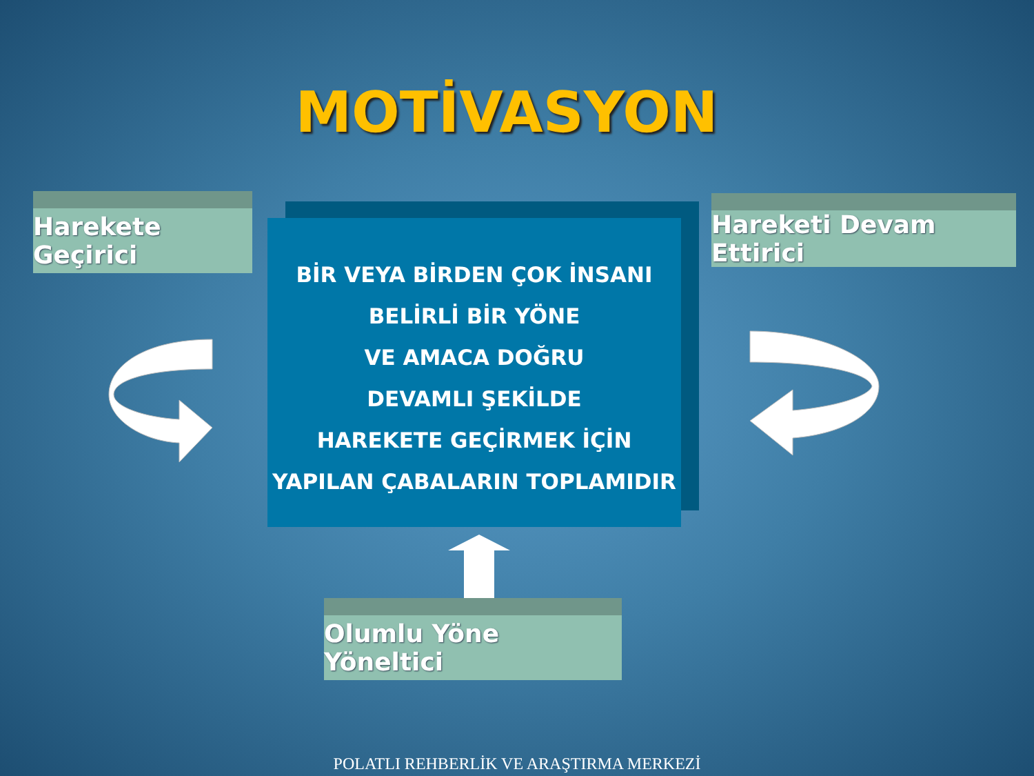MOTİVASYON
Harekete Geçirici
BİR VEYA BİRDEN ÇOK İNSANI
BELİRLİ BİR YÖNE
VE AMACA DOĞRU
DEVAMLI ŞEKİLDE
HAREKETE GEÇİRMEK İÇİN
YAPILAN ÇABALARIN TOPLAMIDIR
Hareketi Devam Ettirici
Olumlu Yöne Yöneltici
POLATLI REHBERLİK VE ARAŞTIRMA MERKEZİ